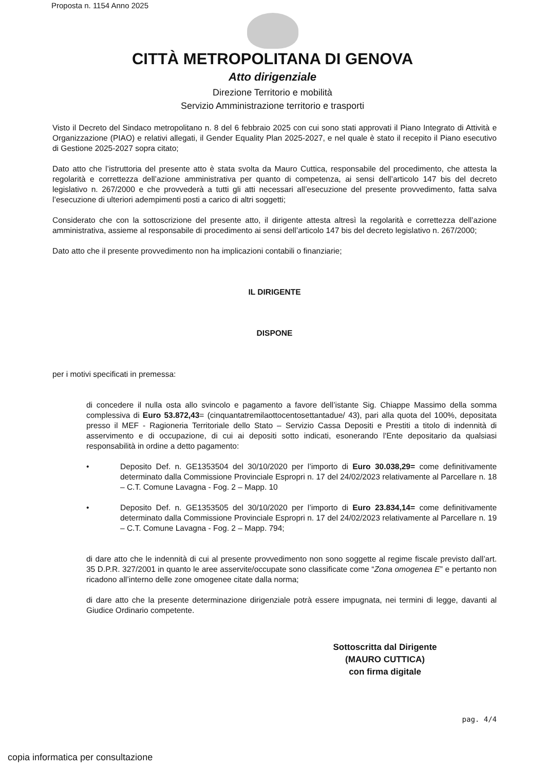Proposta n. 1154 Anno 2025
CITTÀ METROPOLITANA DI GENOVA
Atto dirigenziale
Direzione Territorio e mobilità
Servizio Amministrazione territorio e trasporti
Visto il Decreto del Sindaco metropolitano n. 8 del 6 febbraio 2025 con cui sono stati approvati il Piano Integrato di Attività e Organizzazione (PIAO) e relativi allegati, il Gender Equality Plan 2025-2027, e nel quale è stato il recepito il Piano esecutivo di Gestione 2025-2027 sopra citato;
Dato atto che l’istruttoria del presente atto è stata svolta da Mauro Cuttica, responsabile del procedimento, che attesta la regolarità e correttezza dell’azione amministrativa per quanto di competenza, ai sensi dell’articolo 147 bis del decreto legislativo n. 267/2000 e che provvederà a tutti gli atti necessari all’esecuzione del presente provvedimento, fatta salva l’esecuzione di ulteriori adempimenti posti a carico di altri soggetti;
Considerato che con la sottoscrizione del presente atto, il dirigente attesta altresì la regolarità e correttezza dell’azione amministrativa, assieme al responsabile di procedimento ai sensi dell’articolo 147 bis del decreto legislativo n. 267/2000;
Dato atto che il presente provvedimento non ha implicazioni contabili o finanziarie;
IL DIRIGENTE
DISPONE
per i motivi specificati in premessa:
di concedere il nulla osta allo svincolo e pagamento a favore dell’istante Sig. Chiappe Massimo della somma complessiva di Euro 53.872,43= (cinquantatremilaottocentosettantadue/ 43), pari alla quota del 100%, depositata presso il MEF - Ragioneria Territoriale dello Stato – Servizio Cassa Depositi e Prestiti a titolo di indennità di asservimento e di occupazione, di cui ai depositi sotto indicati, esonerando l'Ente depositario da qualsiasi responsabilità in ordine a detto pagamento:
• Deposito Def. n. GE1353504 del 30/10/2020 per l’importo di Euro 30.038,29= come definitivamente determinato dalla Commissione Provinciale Espropri n. 17 del 24/02/2023 relativamente al Parcellare n. 18 – C.T. Comune Lavagna - Fog. 2 – Mapp. 10
• Deposito Def. n. GE1353505 del 30/10/2020 per l’importo di Euro 23.834,14= come definitivamente determinato dalla Commissione Provinciale Espropri n. 17 del 24/02/2023 relativamente al Parcellare n. 19 – C.T. Comune Lavagna - Fog. 2 – Mapp. 794;
di dare atto che le indennità di cui al presente provvedimento non sono soggette al regime fiscale previsto dall’art. 35 D.P.R. 327/2001 in quanto le aree asservite/occupate sono classificate come “Zona omogenea E” e pertanto non ricadono all’interno delle zone omogenee citate dalla norma;
di dare atto che la presente determinazione dirigenziale potrà essere impugnata, nei termini di legge, davanti al Giudice Ordinario competente.
Sottoscritta dal Dirigente
(MAURO CUTTICA)
con firma digitale
pag. 4/4
copia informatica per consultazione